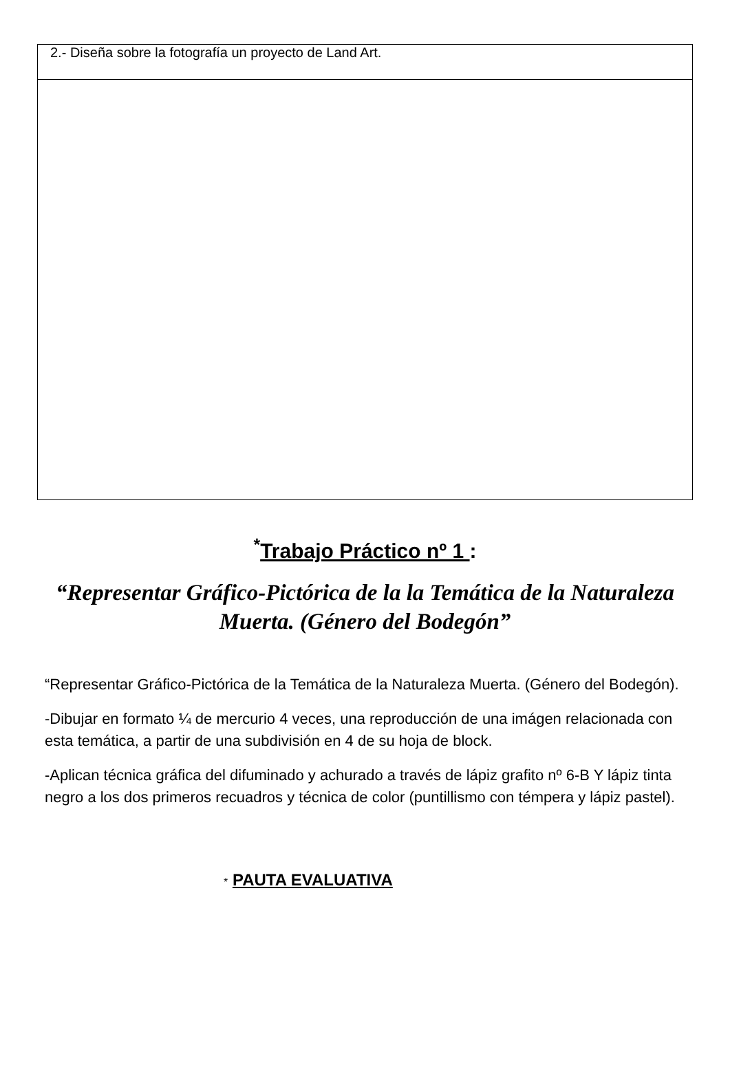| 2.- Diseña sobre la fotografía un proyecto de Land Art. |
<sup>*</sup> Trabajo Práctico nº 1 :
“Representar Gráfico-Pictórica de la la Temática de la Naturaleza Muerta. (Género del Bodegón”
“Representar Gráfico-Pictórica de la Temática de la Naturaleza Muerta. (Género del Bodegón).
-Dibujar en formato ¼ de mercurio 4 veces, una reproducción de una imágen relacionada con esta temática, a partir de una subdivisión en 4 de su hoja de block.
-Aplican técnica gráfica del difuminado y achurado a través de lápiz grafito nº 6-B Y lápiz tinta negro a los dos primeros recuadros y técnica de color (puntillismo con témpera y lápiz pastel).
* PAUTA EVALUATIVA